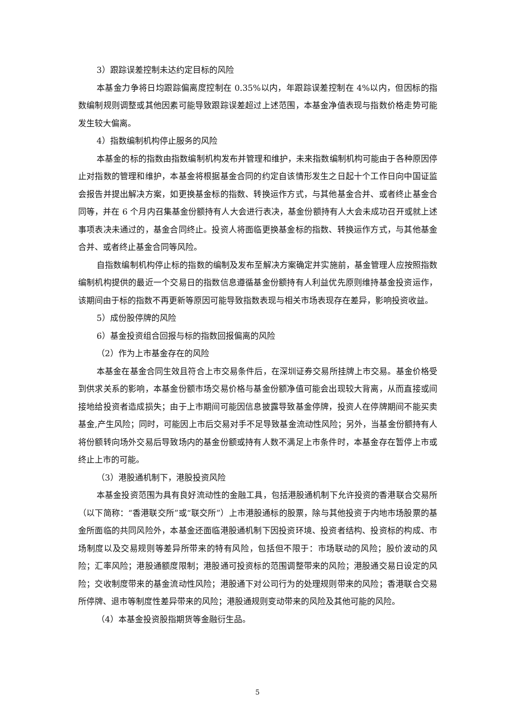3）跟踪误差控制未达约定目标的风险
本基金力争将日均跟踪偏离度控制在 0.35%以内，年跟踪误差控制在 4%以内，但因标的指数编制规则调整或其他因素可能导致跟踪误差超过上述范围，本基金净值表现与指数价格走势可能发生较大偏离。
4）指数编制机构停止服务的风险
本基金的标的指数由指数编制机构发布并管理和维护，未来指数编制机构可能由于各种原因停止对指数的管理和维护，本基金将根据基金合同的约定自该情形发生之日起十个工作日向中国证监会报告并提出解决方案，如更换基金标的指数、转换运作方式，与其他基金合并、或者终止基金合同等，并在 6 个月内召集基金份额持有人大会进行表决，基金份额持有人大会未成功召开或就上述事项表决未通过的，基金合同终止。投资人将面临更换基金标的指数、转换运作方式，与其他基金合并、或者终止基金合同等风险。
自指数编制机构停止标的指数的编制及发布至解决方案确定并实施前，基金管理人应按照指数编制机构提供的最近一个交易日的指数信息遵循基金份额持有人利益优先原则维持基金投资运作，该期间由于标的指数不再更新等原因可能导致指数表现与相关市场表现存在差异，影响投资收益。
5）成份股停牌的风险
6）基金投资组合回报与标的指数回报偏离的风险
（2）作为上市基金存在的风险
本基金在基金合同生效且符合上市交易条件后，在深圳证券交易所挂牌上市交易。基金价格受到供求关系的影响，本基金份额市场交易价格与基金份额净值可能会出现较大背离，从而直接或间接地给投资者造成损失；由于上市期间可能因信息披露导致基金停牌，投资人在停牌期间不能买卖基金,产生风险；同时，可能因上市后交易对手不足导致基金流动性风险；另外，当基金份额持有人将份额转向场外交易后导致场内的基金份额或持有人数不满足上市条件时，本基金存在暂停上市或终止上市的可能。
（3）港股通机制下，港股投资风险
本基金投资范围为具有良好流动性的金融工具，包括港股通机制下允许投资的香港联合交易所（以下简称：“香港联交所”或“联交所”）上市港股通标的股票，除与其他投资于内地市场股票的基金所面临的共同风险外，本基金还面临港股通机制下因投资环境、投资者结构、投资标的构成、市场制度以及交易规则等差异所带来的特有风险，包括但不限于：市场联动的风险；股价波动的风险；汇率风险；港股通额度限制；港股通可投资标的范围调整带来的风险；港股通交易日设定的风险；交收制度带来的基金流动性风险；港股通下对公司行为的处理规则带来的风险；香港联合交易所停牌、退市等制度性差异带来的风险；港股通规则变动带来的风险及其他可能的风险。
（4）本基金投资股指期货等金融衍生品。
5